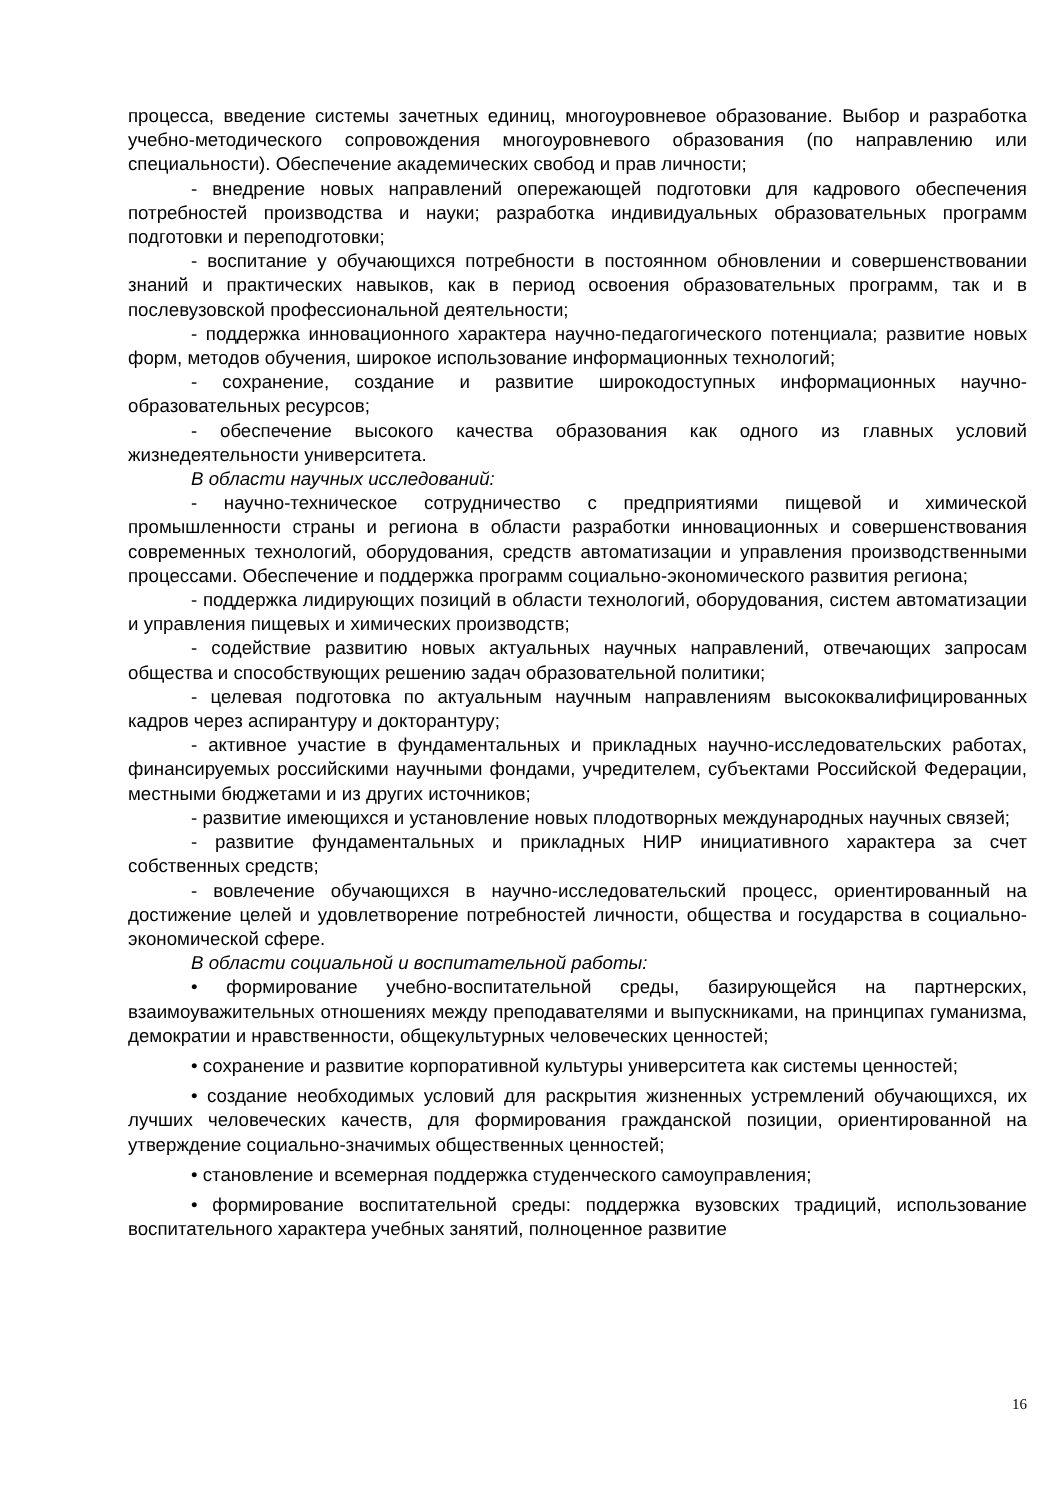процесса, введение системы зачетных единиц, многоуровневое образование. Выбор и разработка учебно-методического сопровождения многоуровневого образования (по направлению или специальности). Обеспечение академических свобод и прав личности;
- внедрение новых направлений опережающей подготовки для кадрового обеспечения потребностей производства и науки; разработка индивидуальных образовательных программ подготовки и переподготовки;
- воспитание у обучающихся потребности в постоянном обновлении и совершенствовании знаний и практических навыков, как в период освоения образовательных программ, так и в послевузовской профессиональной деятельности;
- поддержка инновационного характера научно-педагогического потенциала; развитие новых форм, методов обучения, широкое использование информационных технологий;
- сохранение, создание и развитие широкодоступных информационных научно-образовательных ресурсов;
- обеспечение высокого качества образования как одного из главных условий жизнедеятельности университета.
В области научных исследований:
- научно-техническое сотрудничество с предприятиями пищевой и химической промышленности страны и региона в области разработки инновационных и совершенствования современных технологий, оборудования, средств автоматизации и управления производственными процессами. Обеспечение и поддержка программ социально-экономического развития региона;
- поддержка лидирующих позиций в области технологий, оборудования, систем автоматизации и управления пищевых и химических производств;
- содействие развитию новых актуальных научных направлений, отвечающих запросам общества и способствующих решению задач образовательной политики;
- целевая подготовка по актуальным научным направлениям высококвалифицированных кадров через аспирантуру и докторантуру;
- активное участие в фундаментальных и прикладных научно-исследовательских работах, финансируемых российскими научными фондами, учредителем, субъектами Российской Федерации, местными бюджетами и из других источников;
- развитие имеющихся и установление новых плодотворных международных научных связей;
- развитие фундаментальных и прикладных НИР инициативного характера за счет собственных средств;
- вовлечение обучающихся в научно-исследовательский процесс, ориентированный на достижение целей и удовлетворение потребностей личности, общества и государства в социально-экономической сфере.
В области социальной и воспитательной работы:
• формирование учебно-воспитательной среды, базирующейся на партнерских, взаимоуважительных отношениях между преподавателями и выпускниками, на принципах гуманизма, демократии и нравственности, общекультурных человеческих ценностей;
• сохранение и развитие корпоративной культуры университета как системы ценностей;
• создание необходимых условий для раскрытия жизненных устремлений обучающихся, их лучших человеческих качеств, для формирования гражданской позиции, ориентированной на утверждение социально-значимых общественных ценностей;
• становление и всемерная поддержка студенческого самоуправления;
• формирование воспитательной среды: поддержка вузовских традиций, использование воспитательного характера учебных занятий, полноценное развитие
16